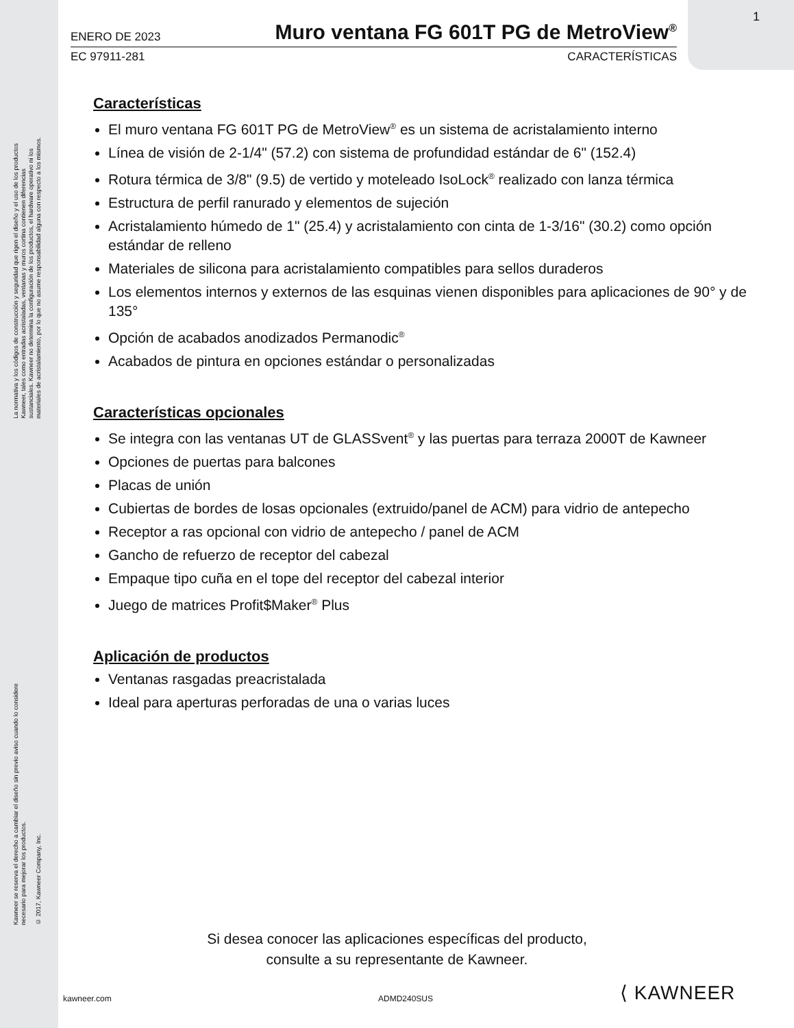La normativa y los códigos de construcción y seguridad que rigen el diseño y el uso de los productos
Kawneer, tales como entradas acristaladas, ventanas y muros cortina contienen diferencias
sustanciales. Kawneer no determina la configuración de los productos, el hardware operativo ni los
materiales de acristalamiento, por lo que no asume responsabilidad alguna con respecto a los mismos.
Kawneer se reserva el derecho a cambiar el diseño sin previo aviso cuando lo considere
necesario para mejorar los productos.
© 2017, Kawneer Company, Inc.
1
ENERO DE 2023
Muro ventana FG 601T PG de MetroView<sup>®</sup>
EC 97911-281 CARACTERÍSTICAS
Características
El muro ventana FG 601T PG de MetroView<sup>®</sup> es un sistema de acristalamiento interno
Línea de visión de 2-1/4" (57.2) con sistema de profundidad estándar de 6" (152.4)
Rotura térmica de 3/8" (9.5) de vertido y moteleado IsoLock<sup>®</sup> realizado con lanza térmica
Estructura de perfil ranurado y elementos de sujeción
Acristalamiento húmedo de 1" (25.4) y acristalamiento con cinta de 1-3/16" (30.2) como opción estándar de relleno
Materiales de silicona para acristalamiento compatibles para sellos duraderos
Los elementos internos y externos de las esquinas vienen disponibles para aplicaciones de 90° y de 135°
Opción de acabados anodizados Permanodic<sup>®</sup>
Acabados de pintura en opciones estándar o personalizadas
Características opcionales
Se integra con las ventanas UT de GLASSvent<sup>®</sup> y las puertas para terraza 2000T de Kawneer
Opciones de puertas para balcones
Placas de unión
Cubiertas de bordes de losas opcionales (extruido/panel de ACM) para vidrio de antepecho
Receptor a ras opcional con vidrio de antepecho / panel de ACM
Gancho de refuerzo de receptor del cabezal
Empaque tipo cuña en el tope del receptor del cabezal interior
Juego de matrices Profit$Maker<sup>®</sup> Plus
Aplicación de productos
Ventanas rasgadas preacristalada
Ideal para aperturas perforadas de una o varias luces
Si desea conocer las aplicaciones específicas del producto,
consulte a su representante de Kawneer.
kawneer.com ADMD240SUS ⟨ KAWNEER